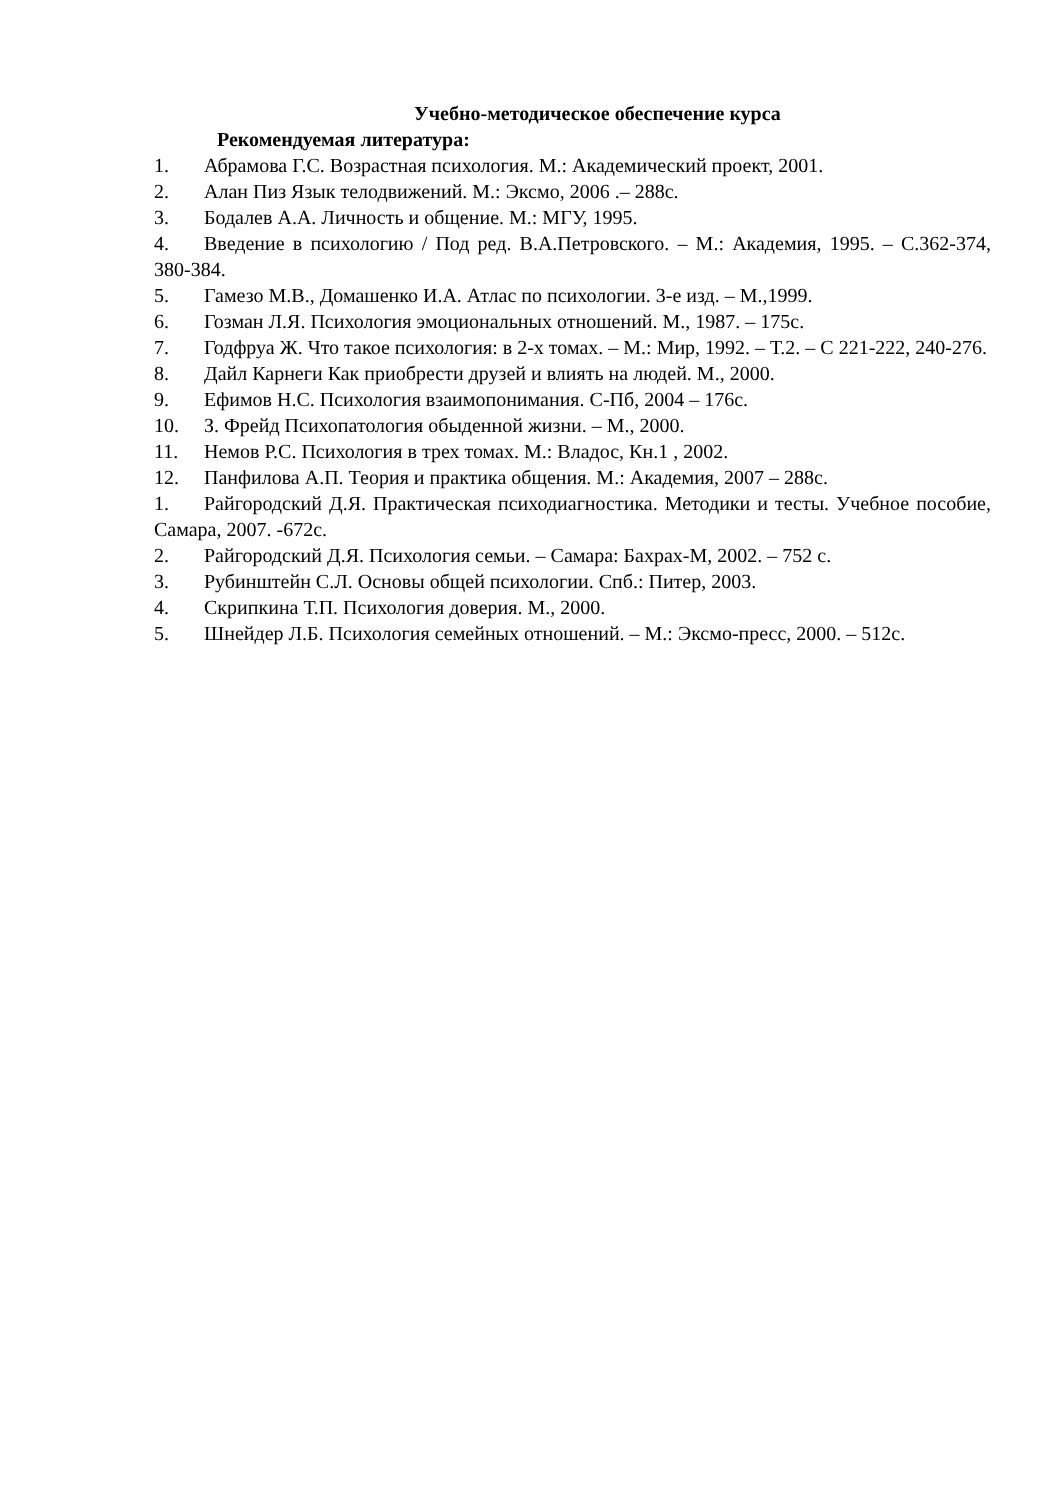Учебно-методическое обеспечение курса
Рекомендуемая литература:
1. Абрамова Г.С. Возрастная психология. М.: Академический проект, 2001.
2. Алан Пиз Язык телодвижений. М.: Эксмо, 2006 .– 288с.
3. Бодалев А.А. Личность и общение. М.: МГУ, 1995.
4. Введение в психологию / Под ред. В.А.Петровского. – М.: Академия, 1995. – С.362-374, 380-384.
5. Гамезо М.В., Домашенко И.А. Атлас по психологии. 3-е изд. – М.,1999.
6. Гозман Л.Я. Психология эмоциональных отношений. М., 1987. – 175с.
7. Годфруа Ж. Что такое психология: в 2-х томах. – М.: Мир, 1992. – Т.2. – С 221-222, 240-276.
8. Дайл Карнеги Как приобрести друзей и влиять на людей. М., 2000.
9. Ефимов Н.С. Психология взаимопонимания. С-Пб, 2004 – 176с.
10. З. Фрейд Психопатология обыденной жизни. – М., 2000.
11. Немов Р.С. Психология в трех томах. М.: Владос, Кн.1 , 2002.
12. Панфилова А.П. Теория и практика общения. М.: Академия, 2007 – 288с.
1. Райгородский Д.Я. Практическая психодиагностика. Методики и тесты. Учебное пособие, Самара, 2007. -672с.
2. Райгородский Д.Я. Психология семьи. – Самара: Бахрах-М, 2002. – 752 с.
3. Рубинштейн С.Л. Основы общей психологии. Спб.: Питер, 2003.
4. Скрипкина Т.П. Психология доверия. М., 2000.
5. Шнейдер Л.Б. Психология семейных отношений. – М.: Эксмо-пресс, 2000. – 512с.